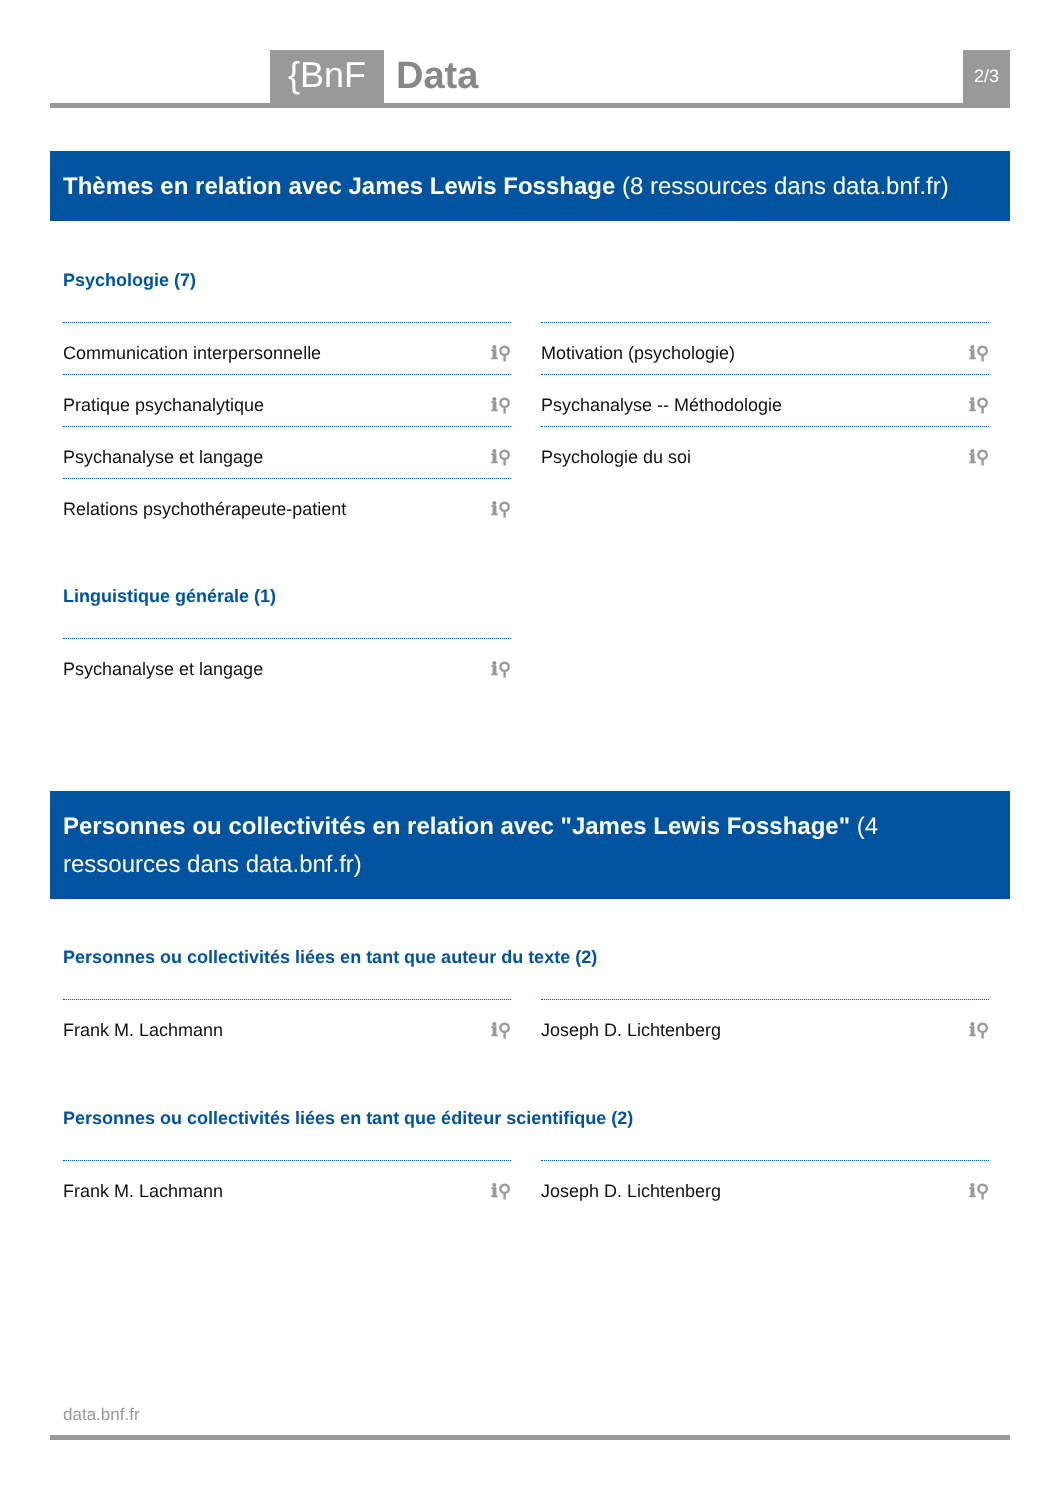{BnF Data 2/3
Thèmes en relation avec James Lewis Fosshage (8 ressources dans data.bnf.fr)
Psychologie (7)
Communication interpersonnelle ℹ⚲
Motivation (psychologie) ℹ⚲
Pratique psychanalytique ℹ⚲
Psychanalyse -- Méthodologie ℹ⚲
Psychanalyse et langage ℹ⚲
Psychologie du soi ℹ⚲
Relations psychothérapeute-patient ℹ⚲
Linguistique générale (1)
Psychanalyse et langage ℹ⚲
Personnes ou collectivités en relation avec "James Lewis Fosshage" (4 ressources dans data.bnf.fr)
Personnes ou collectivités liées en tant que auteur du texte (2)
Frank M. Lachmann ℹ⚲
Joseph D. Lichtenberg ℹ⚲
Personnes ou collectivités liées en tant que éditeur scientifique (2)
Frank M. Lachmann ℹ⚲
Joseph D. Lichtenberg ℹ⚲
data.bnf.fr